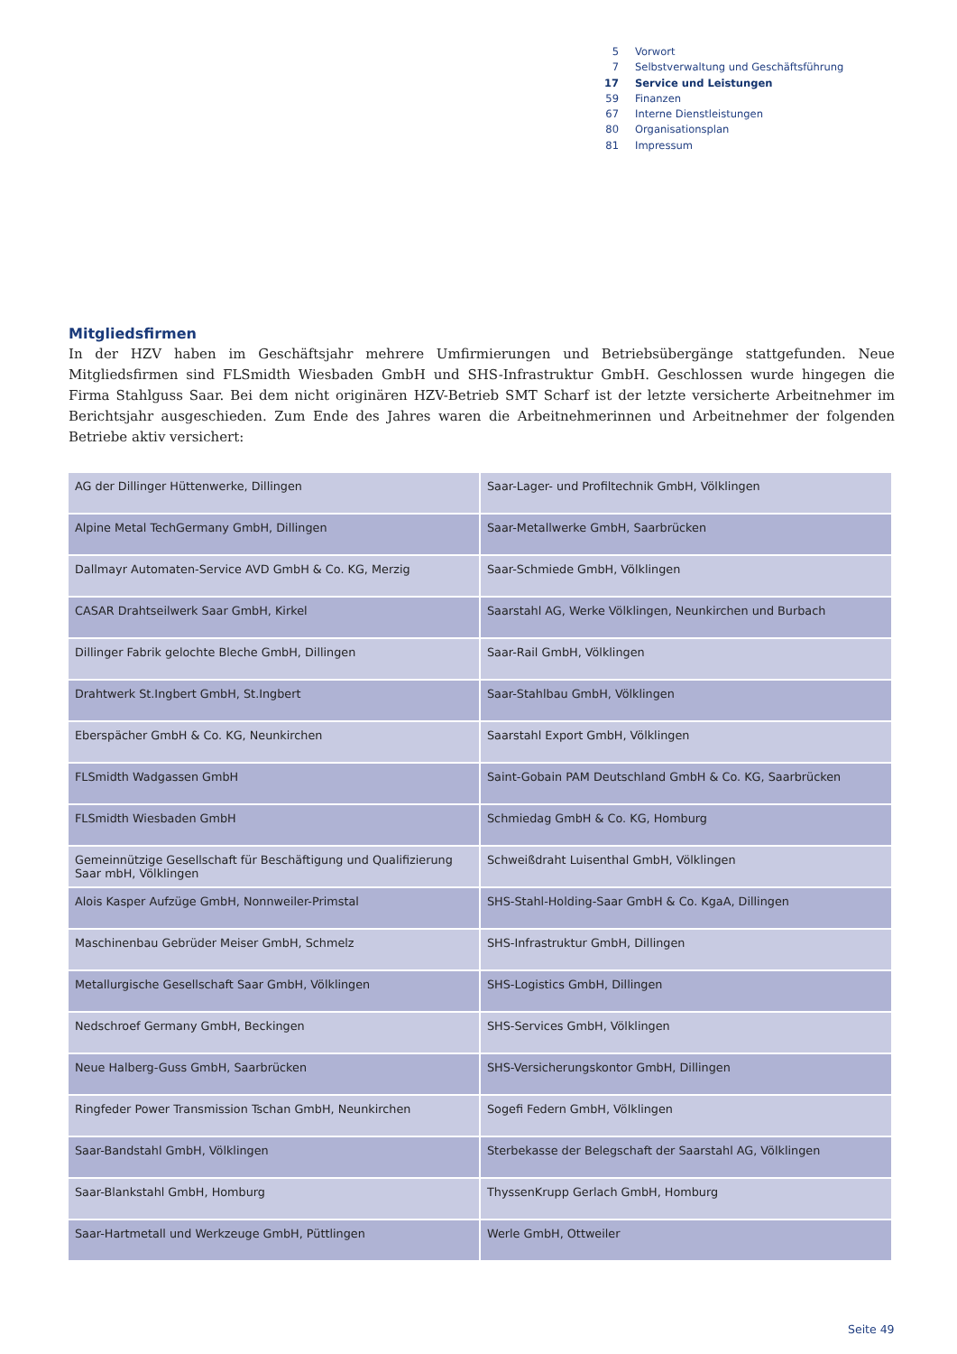| 5 | Vorwort |
| 7 | Selbstverwaltung und Geschäftsführung |
| 17 | Service und Leistungen |
| 59 | Finanzen |
| 67 | Interne Dienstleistungen |
| 80 | Organisationsplan |
| 81 | Impressum |
Mitgliedsfirmen
In der HZV haben im Geschäftsjahr mehrere Umfirmierungen und Betriebsübergänge stattgefunden. Neue Mitgliedsfirmen sind FLSmidth Wiesbaden GmbH und SHS-Infrastruktur GmbH. Geschlossen wurde hingegen die Firma Stahlguss Saar. Bei dem nicht originären HZV-Betrieb SMT Scharf ist der letzte versicherte Arbeitnehmer im Berichtsjahr ausgeschieden. Zum Ende des Jahres waren die Arbeitnehmerinnen und Arbeitnehmer der folgenden Betriebe aktiv versichert:
| AG der Dillinger Hüttenwerke, Dillingen | Saar-Lager- und Profiltechnik GmbH, Völklingen |
| Alpine Metal TechGermany GmbH, Dillingen | Saar-Metallwerke GmbH, Saarbrücken |
| Dallmayr Automaten-Service AVD GmbH & Co. KG, Merzig | Saar-Schmiede GmbH, Völklingen |
| CASAR Drahtseilwerk Saar GmbH, Kirkel | Saarstahl AG, Werke Völklingen, Neunkirchen und Burbach |
| Dillinger Fabrik gelochte Bleche GmbH, Dillingen | Saar-Rail GmbH, Völklingen |
| Drahtwerk St.Ingbert GmbH, St.Ingbert | Saar-Stahlbau GmbH, Völklingen |
| Eberspächer GmbH & Co. KG, Neunkirchen | Saarstahl Export GmbH, Völklingen |
| FLSmidth Wadgassen GmbH | Saint-Gobain PAM Deutschland GmbH & Co. KG, Saarbrücken |
| FLSmidth Wiesbaden GmbH | Schmiedag GmbH & Co. KG, Homburg |
| Gemeinnützige Gesellschaft für Beschäftigung und Qualifizierung Saar mbH, Völklingen | Schweißdraht Luisenthal GmbH, Völklingen |
| Alois Kasper Aufzüge GmbH, Nonnweiler-Primstal | SHS-Stahl-Holding-Saar GmbH & Co. KgaA, Dillingen |
| Maschinenbau Gebrüder Meiser GmbH, Schmelz | SHS-Infrastruktur GmbH, Dillingen |
| Metallurgische Gesellschaft Saar GmbH, Völklingen | SHS-Logistics GmbH, Dillingen |
| Nedschroef Germany GmbH, Beckingen | SHS-Services GmbH, Völklingen |
| Neue Halberg-Guss GmbH, Saarbrücken | SHS-Versicherungskontor GmbH, Dillingen |
| Ringfeder Power Transmission Tschan GmbH, Neunkirchen | Sogefi Federn GmbH, Völklingen |
| Saar-Bandstahl GmbH, Völklingen | Sterbekasse der Belegschaft der Saarstahl AG, Völklingen |
| Saar-Blankstahl GmbH, Homburg | ThyssenKrupp Gerlach GmbH, Homburg |
| Saar-Hartmetall und Werkzeuge GmbH, Püttlingen | Werle GmbH, Ottweiler |
Seite 49